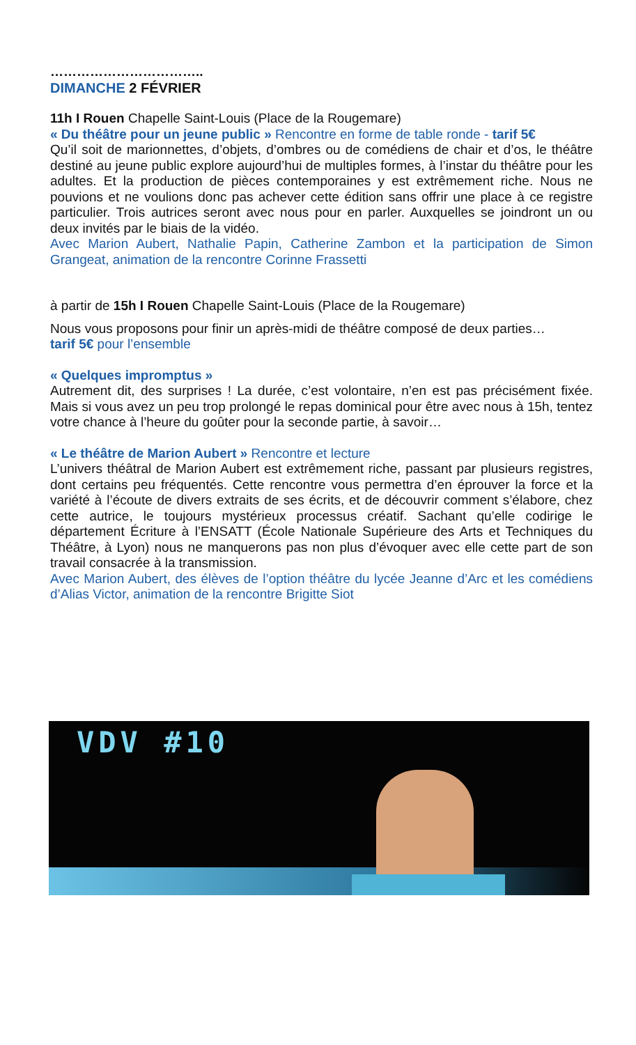……………………………..
DIMANCHE 2 FÉVRIER
11h I Rouen Chapelle Saint-Louis (Place de la Rougemare)
« Du théâtre pour un jeune public » Rencontre en forme de table ronde - tarif 5€
Qu’il soit de marionnettes, d’objets, d’ombres ou de comédiens de chair et d’os, le théâtre destiné au jeune public explore aujourd’hui de multiples formes, à l’instar du théâtre pour les adultes. Et la production de pièces contemporaines y est extrêmement riche. Nous ne pouvions et ne voulions donc pas achever cette édition sans offrir une place à ce registre particulier. Trois autrices seront avec nous pour en parler. Auxquelles se joindront un ou deux invités par le biais de la vidéo.
Avec Marion Aubert, Nathalie Papin, Catherine Zambon et la participation de Simon Grangeat, animation de la rencontre Corinne Frassetti
à partir de 15h I Rouen Chapelle Saint-Louis (Place de la Rougemare)
Nous vous proposons pour finir un après-midi de théâtre composé de deux parties…
tarif 5€ pour l’ensemble
« Quelques impromptus »
Autrement dit, des surprises ! La durée, c’est volontaire, n’en est pas précisément fixée. Mais si vous avez un peu trop prolongé le repas dominical pour être avec nous à 15h, tentez votre chance à l’heure du goûter pour la seconde partie, à savoir…
« Le théâtre de Marion Aubert » Rencontre et lecture
L’univers théâtral de Marion Aubert est extrêmement riche, passant par plusieurs registres, dont certains peu fréquentés. Cette rencontre vous permettra d’en éprouver la force et la variété à l’écoute de divers extraits de ses écrits, et de découvrir comment s’élabore, chez cette autrice, le toujours mystérieux processus créatif. Sachant qu’elle codirige le département Écriture à l’ENSATT (École Nationale Supérieure des Arts et Techniques du Théâtre, à Lyon) nous ne manquerons pas non plus d’évoquer avec elle cette part de son travail consacrée à la transmission.
Avec Marion Aubert, des élèves de l’option théâtre du lycée Jeanne d’Arc et les comédiens d’Alias Victor, animation de la rencontre Brigitte Siot
VDV #10